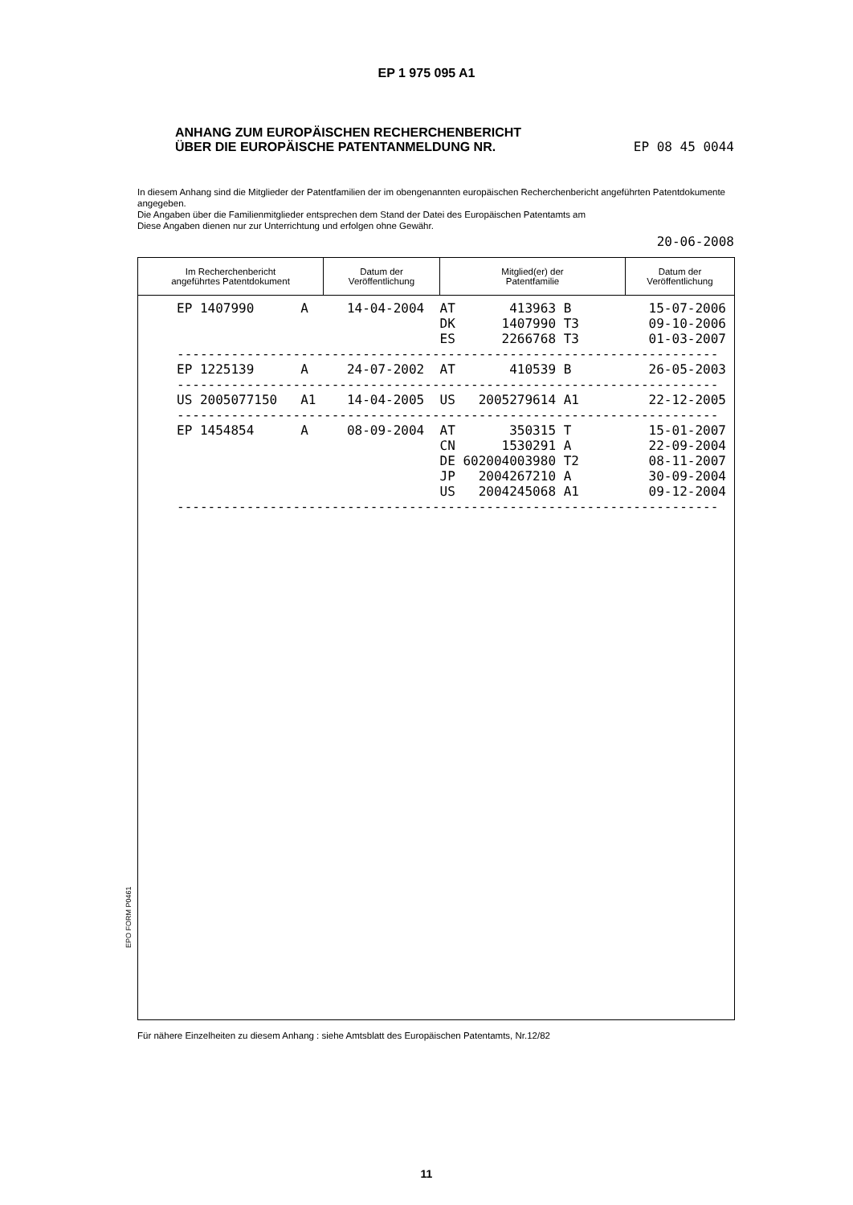EP 1 975 095 A1
ANHANG ZUM EUROPÄISCHEN RECHERCHENBERICHT
ÜBER DIE EUROPÄISCHE PATENTANMELDUNG NR. EP 08 45 0044
In diesem Anhang sind die Mitglieder der Patentfamilien der im obengenannten europäischen Recherchenbericht angeführten Patentdokumente angegeben.
Die Angaben über die Familienmitglieder entsprechen dem Stand der Datei des Europäischen Patentamts am
Diese Angaben dienen nur zur Unterrichtung und erfolgen ohne Gewähr.
20-06-2008
| Im Recherchenbericht angeführtes Patentdokument | Datum der Veröffentlichung | Mitglied(er) der Patentfamilie | Datum der Veröffentlichung |
| --- | --- | --- | --- |
EP 1407990 A 14-04-2004 AT 413963 B 15-07-2006 DK 1407990 T3 09-10-2006 ES 2266768 T3 01-03-2007 ---------------------------------------------------------------------- EP 1225139 A 24-07-2002 AT 410539 B 26-05-2003 ---------------------------------------------------------------------- US 2005077150 A1 14-04-2005 US 2005279614 A1 22-12-2005 ---------------------------------------------------------------------- EP 1454854 A 08-09-2004 AT 350315 T 15-01-2007 CN 1530291 A 22-09-2004 DE 602004003980 T2 08-11-2007 JP 2004267210 A 30-09-2004 US 2004245068 A1 09-12-2004 ----------------------------------------------------------------------
EPO FORM P0461
Für nähere Einzelheiten zu diesem Anhang : siehe Amtsblatt des Europäischen Patentamts, Nr.12/82
11